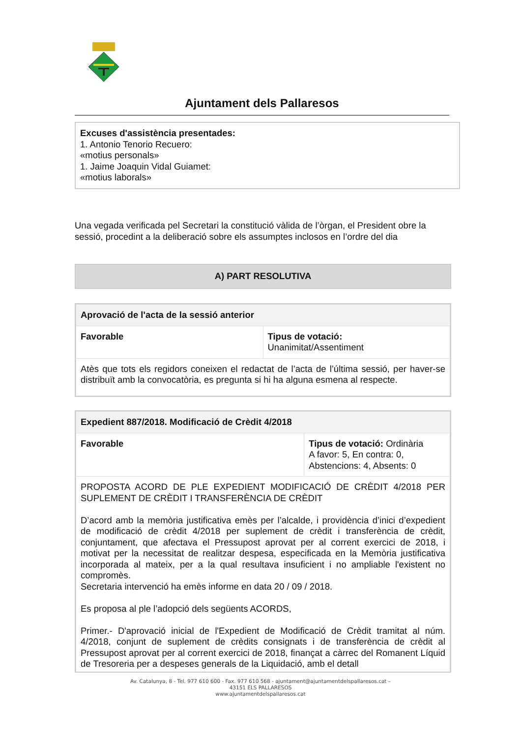Ajuntament dels Pallaresos
Excuses d'assistència presentades:
1. Antonio Tenorio Recuero:
«motius personals»
1. Jaime Joaquin Vidal Guiamet:
«motius laborals»
Una vegada verificada pel Secretari la constitució vàlida de l’òrgan, el President obre la sessió, procedint a la deliberació sobre els assumptes inclosos en l’ordre del dia
A) PART RESOLUTIVA
| Aprovació de l'acta de la sessió anterior | |
| Favorable | Tipus de votació: Unanimitat/Assentiment |
| Atès que tots els regidors coneixen el redactat de l’acta de l’última sessió, per haver-se distribuït amb la convocatòria, es pregunta si hi ha alguna esmena al respecte. | |
| Expedient 887/2018. Modificació de Crèdit 4/2018 | |
| Favorable | Tipus de votació: Ordinària A favor: 5, En contra: 0, Abstencions: 4, Absents: 0 |
| PROPOSTA ACORD DE PLE EXPEDIENT MODIFICACIÓ DE CRÈDIT 4/2018 PER SUPLEMENT DE CRÈDIT I TRANSFERÈNCIA DE CRÈDIT D’acord amb la memòria justificativa emès per l’alcalde, i providència d’inici d’expedient de modificació de crèdit 4/2018 per suplement de crèdit i transferència de crèdit, conjuntament, que afectava el Pressupost aprovat per al corrent exercici de 2018, i motivat per la necessitat de realitzar despesa, especificada en la Memòria justificativa incorporada al mateix, per a la qual resultava insuficient i no ampliable l'existent no compromès. Secretaria intervenció ha emès informe en data 20 / 09 / 2018. Es proposa al ple l’adopció dels següents ACORDS, Primer.- D'aprovació inicial de l'Expedient de Modificació de Crèdit tramitat al núm. 4/2018, conjunt de suplement de crèdits consignats i de transferència de crèdit al Pressupost aprovat per al corrent exercici de 2018, finançat a càrrec del Romanent Líquid de Tresoreria per a despeses generals de la Liquidació, amb el detall | |
Av. Catalunya, 8 - Tel. 977 610 600 - Fax. 977 610 568 - ajuntament@ajuntamentdelspallaresos.cat –
43151 ELS PALLARESOS
www.ajuntamentdelspallaresos.cat